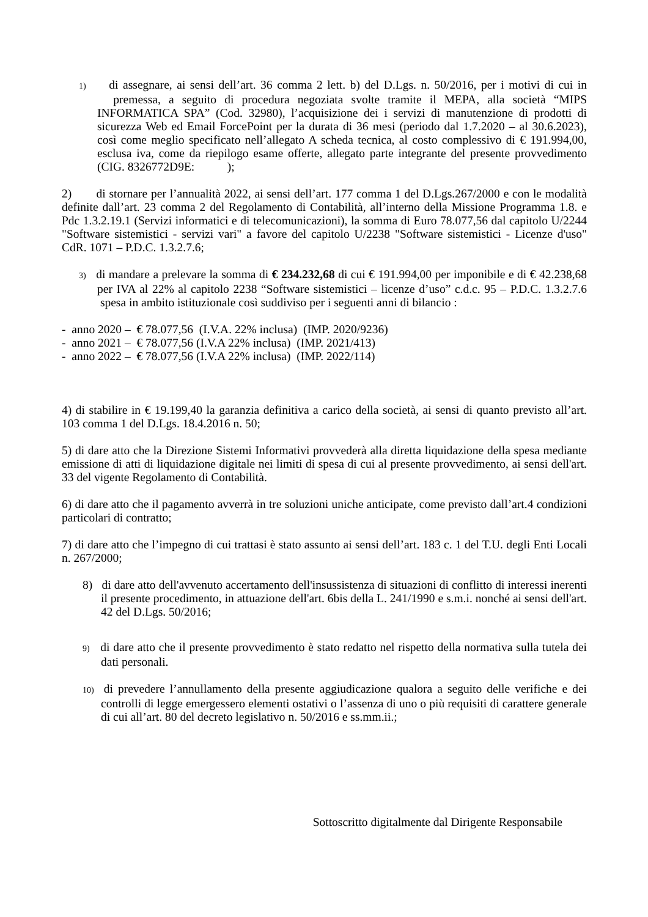1) di assegnare, ai sensi dell’art. 36 comma 2 lett. b) del D.Lgs. n. 50/2016, per i motivi di cui in premessa, a seguito di procedura negoziata svolte tramite il MEPA, alla società “MIPS INFORMATICA SPA” (Cod. 32980), l’acquisizione dei i servizi di manutenzione di prodotti di sicurezza Web ed Email ForcePoint per la durata di 36 mesi (periodo dal 1.7.2020 – al 30.6.2023), così come meglio specificato nell’allegato A scheda tecnica, al costo complessivo di € 191.994,00, esclusa iva, come da riepilogo esame offerte, allegato parte integrante del presente provvedimento (CIG. 8326772D9E: );
2) di stornare per l’annualità 2022, ai sensi dell’art. 177 comma 1 del D.Lgs.267/2000 e con le modalità definite dall’art. 23 comma 2 del Regolamento di Contabilità, all’interno della Missione Programma 1.8. e Pdc 1.3.2.19.1 (Servizi informatici e di telecomunicazioni), la somma di Euro 78.077,56 dal capitolo U/2244 "Software sistemistici - servizi vari" a favore del capitolo U/2238 "Software sistemistici - Licenze d'uso" CdR. 1071 – P.D.C. 1.3.2.7.6;
3) di mandare a prelevare la somma di € 234.232,68 di cui € 191.994,00 per imponibile e di € 42.238,68 per IVA al 22% al capitolo 2238 “Software sistemistici – licenze d’uso” c.d.c. 95 – P.D.C. 1.3.2.7.6 spesa in ambito istituzionale così suddiviso per i seguenti anni di bilancio :
- anno 2020 – € 78.077,56 (I.V.A. 22% inclusa) (IMP. 2020/9236)
- anno 2021 – € 78.077,56 (I.V.A 22% inclusa) (IMP. 2021/413)
- anno 2022 – € 78.077,56 (I.V.A 22% inclusa) (IMP. 2022/114)
4) di stabilire in € 19.199,40 la garanzia definitiva a carico della società, ai sensi di quanto previsto all’art. 103 comma 1 del D.Lgs. 18.4.2016 n. 50;
5) di dare atto che la Direzione Sistemi Informativi provvederà alla diretta liquidazione della spesa mediante emissione di atti di liquidazione digitale nei limiti di spesa di cui al presente provvedimento, ai sensi dell'art. 33 del vigente Regolamento di Contabilità.
6) di dare atto che il pagamento avverrà in tre soluzioni uniche anticipate, come previsto dall’art.4 condizioni particolari di contratto;
7) di dare atto che l’impegno di cui trattasi è stato assunto ai sensi dell’art. 183 c. 1 del T.U. degli Enti Locali n. 267/2000;
8) di dare atto dell'avvenuto accertamento dell'insussistenza di situazioni di conflitto di interessi inerenti il presente procedimento, in attuazione dell'art. 6bis della L. 241/1990 e s.m.i. nonché ai sensi dell'art. 42 del D.Lgs. 50/2016;
9) di dare atto che il presente provvedimento è stato redatto nel rispetto della normativa sulla tutela dei dati personali.
10) di prevedere l’annullamento della presente aggiudicazione qualora a seguito delle verifiche e dei controlli di legge emergessero elementi ostativi o l’assenza di uno o più requisiti di carattere generale di cui all’art. 80 del decreto legislativo n. 50/2016 e ss.mm.ii.;
Sottoscritto digitalmente dal Dirigente Responsabile